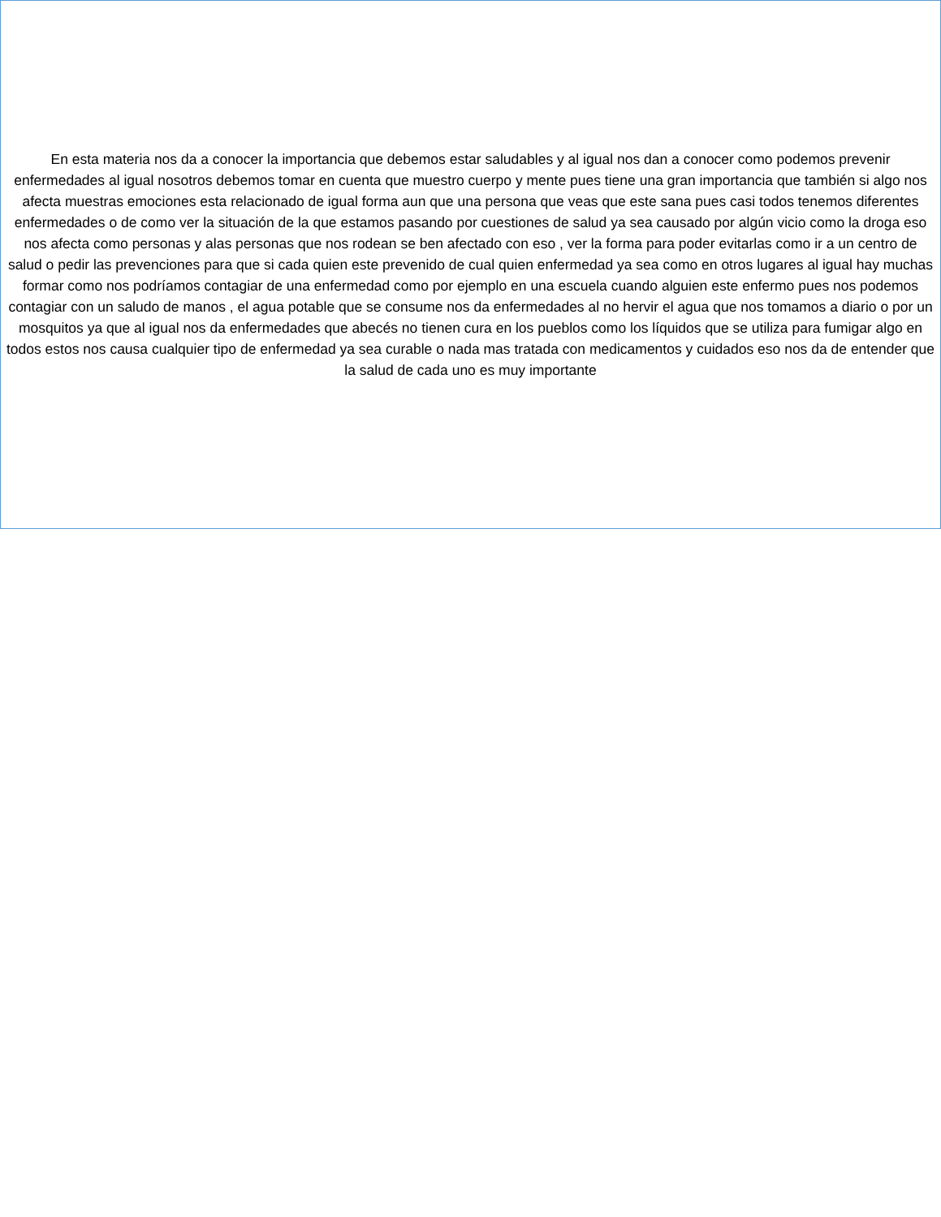En esta materia nos da a conocer la importancia que debemos estar saludables y al igual nos dan a conocer como podemos prevenir enfermedades al igual nosotros debemos tomar en cuenta que muestro cuerpo y mente pues tiene una gran importancia que también si algo nos afecta muestras emociones esta relacionado de igual forma aun que una persona que veas que este sana pues casi todos tenemos diferentes enfermedades o de como ver la situación de la que estamos pasando por cuestiones de salud ya sea causado por algún vicio como la droga eso nos afecta como personas y alas personas que nos rodean se ben afectado con eso , ver la forma para poder evitarlas como ir a un centro de salud o pedir las prevenciones para que si cada quien este prevenido de cual quien enfermedad ya sea como en otros lugares al igual hay muchas formar como nos podríamos contagiar de una enfermedad como por ejemplo en una escuela cuando alguien este enfermo pues nos podemos contagiar con un saludo de manos , el agua potable que se consume nos da enfermedades al no hervir el agua que nos tomamos a diario o por un mosquitos ya que al igual nos da enfermedades que abecés no tienen cura en los pueblos como los líquidos que se utiliza para fumigar algo en todos estos nos causa cualquier tipo de enfermedad ya sea curable o nada mas tratada con medicamentos y cuidados eso nos da de entender que la salud de cada uno es muy importante